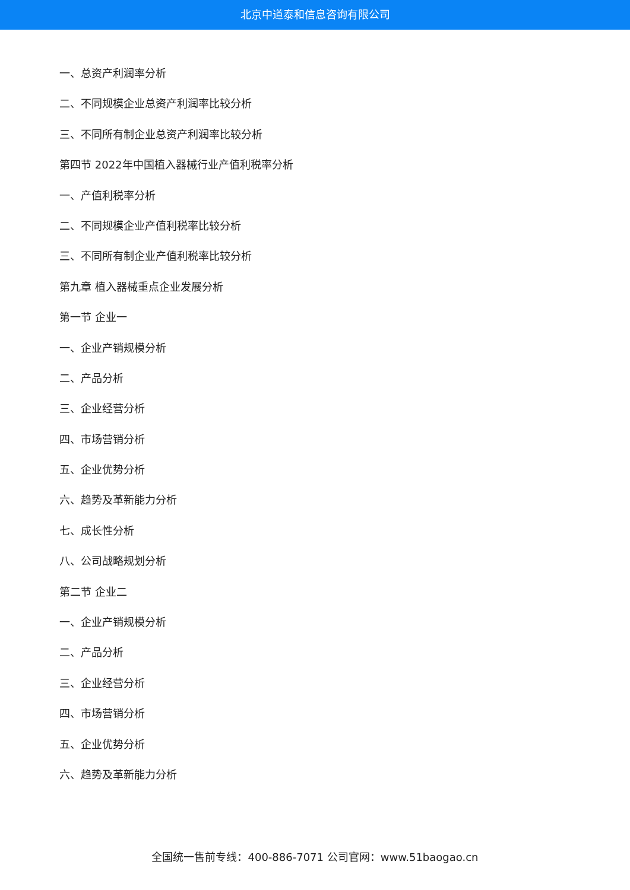北京中道泰和信息咨询有限公司
一、总资产利润率分析
二、不同规模企业总资产利润率比较分析
三、不同所有制企业总资产利润率比较分析
第四节 2022年中国植入器械行业产值利税率分析
一、产值利税率分析
二、不同规模企业产值利税率比较分析
三、不同所有制企业产值利税率比较分析
第九章 植入器械重点企业发展分析
第一节 企业一
一、企业产销规模分析
二、产品分析
三、企业经营分析
四、市场营销分析
五、企业优势分析
六、趋势及革新能力分析
七、成长性分析
八、公司战略规划分析
第二节 企业二
一、企业产销规模分析
二、产品分析
三、企业经营分析
四、市场营销分析
五、企业优势分析
六、趋势及革新能力分析
全国统一售前专线：400-886-7071 公司官网：www.51baogao.cn